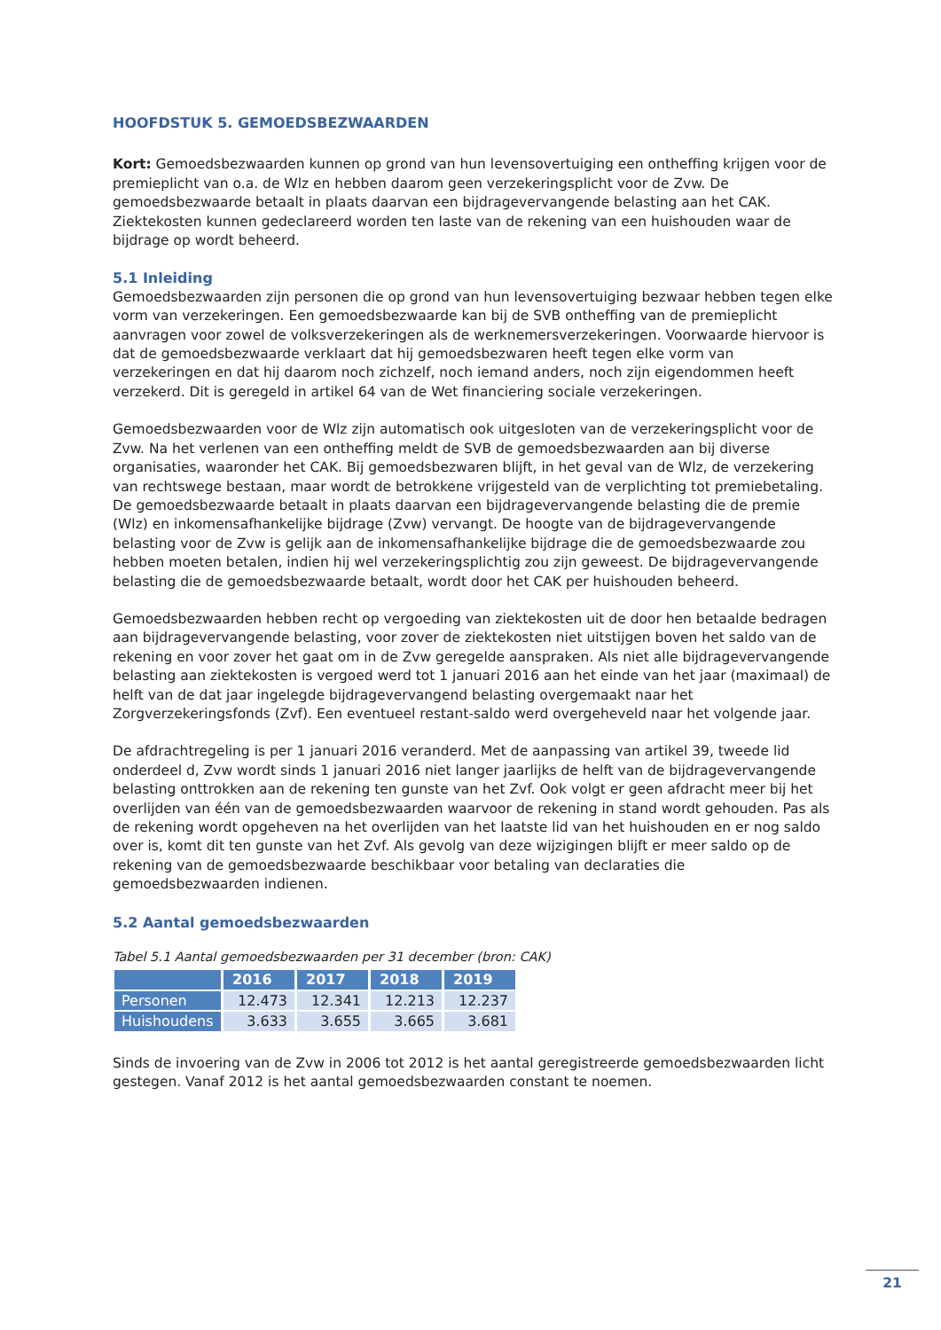HOOFDSTUK 5. GEMOEDSBEZWAARDEN
Kort: Gemoedsbezwaarden kunnen op grond van hun levensovertuiging een ontheffing krijgen voor de premieplicht van o.a. de Wlz en hebben daarom geen verzekeringsplicht voor de Zvw. De gemoedsbezwaarde betaalt in plaats daarvan een bijdragevervangende belasting aan het CAK. Ziektekosten kunnen gedeclareerd worden ten laste van de rekening van een huishouden waar de bijdrage op wordt beheerd.
5.1 Inleiding
Gemoedsbezwaarden zijn personen die op grond van hun levensovertuiging bezwaar hebben tegen elke vorm van verzekeringen. Een gemoedsbezwaarde kan bij de SVB ontheffing van de premieplicht aanvragen voor zowel de volksverzekeringen als de werknemersverzekeringen. Voorwaarde hiervoor is dat de gemoedsbezwaarde verklaart dat hij gemoedsbezwaren heeft tegen elke vorm van verzekeringen en dat hij daarom noch zichzelf, noch iemand anders, noch zijn eigendommen heeft verzekerd. Dit is geregeld in artikel 64 van de Wet financiering sociale verzekeringen.
Gemoedsbezwaarden voor de Wlz zijn automatisch ook uitgesloten van de verzekeringsplicht voor de Zvw. Na het verlenen van een ontheffing meldt de SVB de gemoedsbezwaarden aan bij diverse organisaties, waaronder het CAK. Bij gemoedsbezwaren blijft, in het geval van de Wlz, de verzekering van rechtswege bestaan, maar wordt de betrokkene vrijgesteld van de verplichting tot premiebetaling. De gemoedsbezwaarde betaalt in plaats daarvan een bijdragevervangende belasting die de premie (Wlz) en inkomensafhankelijke bijdrage (Zvw) vervangt. De hoogte van de bijdragevervangende belasting voor de Zvw is gelijk aan de inkomensafhankelijke bijdrage die de gemoedsbezwaarde zou hebben moeten betalen, indien hij wel verzekeringsplichtig zou zijn geweest. De bijdragevervangende belasting die de gemoedsbezwaarde betaalt, wordt door het CAK per huishouden beheerd.
Gemoedsbezwaarden hebben recht op vergoeding van ziektekosten uit de door hen betaalde bedragen aan bijdragevervangende belasting, voor zover de ziektekosten niet uitstijgen boven het saldo van de rekening en voor zover het gaat om in de Zvw geregelde aanspraken. Als niet alle bijdragevervangende belasting aan ziektekosten is vergoed werd tot 1 januari 2016 aan het einde van het jaar (maximaal) de helft van de dat jaar ingelegde bijdragevervangend belasting overgemaakt naar het Zorgverzekeringsfonds (Zvf). Een eventueel restant-saldo werd overgeheveld naar het volgende jaar.
De afdrachtregeling is per 1 januari 2016 veranderd. Met de aanpassing van artikel 39, tweede lid onderdeel d, Zvw wordt sinds 1 januari 2016 niet langer jaarlijks de helft van de bijdragevervangende belasting onttrokken aan de rekening ten gunste van het Zvf. Ook volgt er geen afdracht meer bij het overlijden van één van de gemoedsbezwaarden waarvoor de rekening in stand wordt gehouden. Pas als de rekening wordt opgeheven na het overlijden van het laatste lid van het huishouden en er nog saldo over is, komt dit ten gunste van het Zvf. Als gevolg van deze wijzigingen blijft er meer saldo op de rekening van de gemoedsbezwaarde beschikbaar voor betaling van declaraties die gemoedsbezwaarden indienen.
5.2 Aantal gemoedsbezwaarden
Tabel 5.1 Aantal gemoedsbezwaarden per 31 december (bron: CAK)
| | 2016 | 2017 | 2018 | 2019 |
| --- | --- | --- | --- | --- |
| Personen | 12.473 | 12.341 | 12.213 | 12.237 |
| Huishoudens | 3.633 | 3.655 | 3.665 | 3.681 |
Sinds de invoering van de Zvw in 2006 tot 2012 is het aantal geregistreerde gemoedsbezwaarden licht gestegen. Vanaf 2012 is het aantal gemoedsbezwaarden constant te noemen.
21